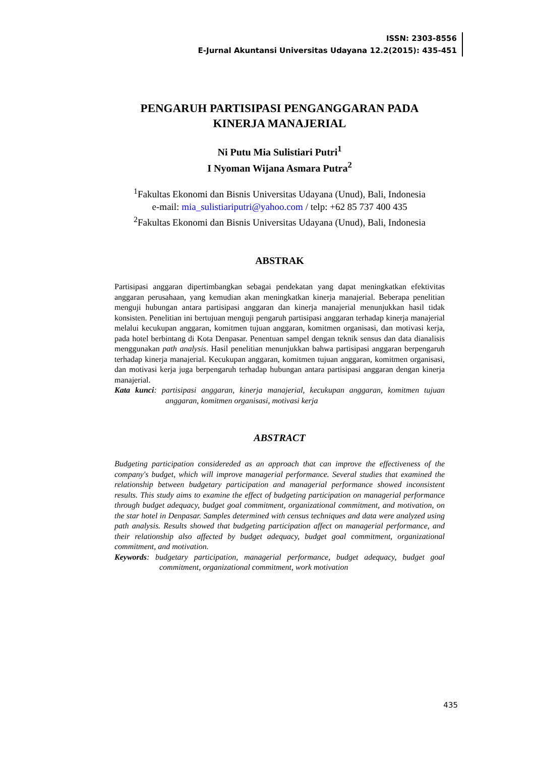ISSN: 2303-8556
E-Jurnal Akuntansi Universitas Udayana 12.2(2015): 435-451
PENGARUH PARTISIPASI PENGANGGARAN PADA KINERJA MANAJERIAL
Ni Putu Mia Sulistiari Putri<sup>1</sup>
I Nyoman Wijana Asmara Putra<sup>2</sup>
<sup>1</sup> Fakultas Ekonomi dan Bisnis Universitas Udayana (Unud), Bali, Indonesia
e-mail: mia_sulistiariputri@yahoo.com / telp: +62 85 737 400 435
<sup>2</sup> Fakultas Ekonomi dan Bisnis Universitas Udayana (Unud), Bali, Indonesia
ABSTRAK
Partisipasi anggaran dipertimbangkan sebagai pendekatan yang dapat meningkatkan efektivitas anggaran perusahaan, yang kemudian akan meningkatkan kinerja manajerial. Beberapa penelitian menguji hubungan antara partisipasi anggaran dan kinerja manajerial menunjukkan hasil tidak konsisten. Penelitian ini bertujuan menguji pengaruh partisipasi anggaran terhadap kinerja manajerial melalui kecukupan anggaran, komitmen tujuan anggaran, komitmen organisasi, dan motivasi kerja, pada hotel berbintang di Kota Denpasar. Penentuan sampel dengan teknik sensus dan data dianalisis menggunakan path analysis. Hasil penelitian menunjukkan bahwa partisipasi anggaran berpengaruh terhadap kinerja manajerial. Kecukupan anggaran, komitmen tujuan anggaran, komitmen organisasi, dan motivasi kerja juga berpengaruh terhadap hubungan antara partisipasi anggaran dengan kinerja manajerial.
Kata kunci: partisipasi anggaran, kinerja manajerial, kecukupan anggaran, komitmen tujuan anggaran, komitmen organisasi, motivasi kerja
ABSTRACT
Budgeting participation considereded as an approach that can improve the effectiveness of the company's budget, which will improve managerial performance. Several studies that examined the relationship between budgetary participation and managerial performance showed inconsistent results. This study aims to examine the effect of budgeting participation on managerial performance through budget adequacy, budget goal commitment, organizational commitment, and motivation, on the star hotel in Denpasar. Samples determined with census techniques and data were analyzed using path analysis. Results showed that budgeting participation affect on managerial performance, and their relationship also affected by budget adequacy, budget goal commitment, organizational commitment, and motivation.
Keywords: budgetary participation, managerial performance, budget adequacy, budget goal commitment, organizational commitment, work motivation
435